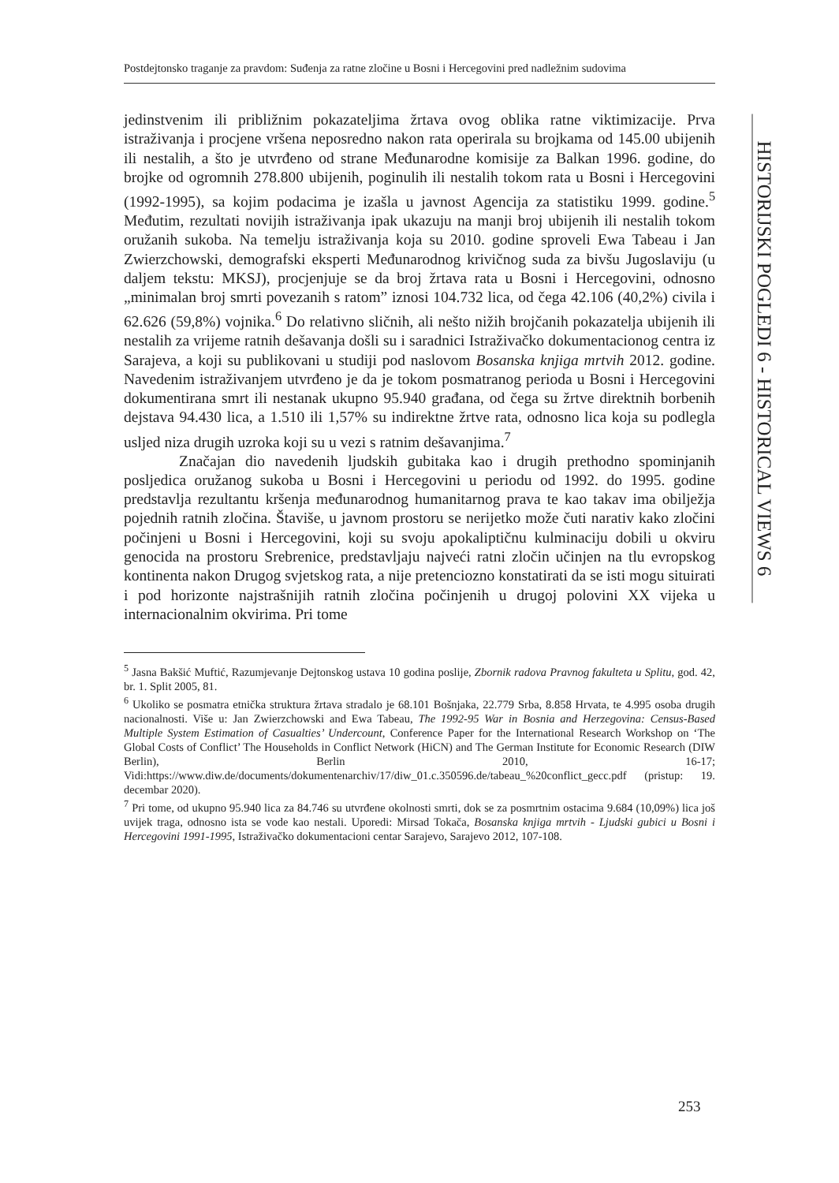Postdejtonsko traganje za pravdom: Suđenja za ratne zločine u Bosni i Hercegovini pred nadležnim sudovima
HISTORIJSKI POGLEDI 6 - HISTORICAL VIEWS 6
jedinstvenim ili približnim pokazateljima žrtava ovog oblika ratne viktimizacije. Prva istraživanja i procjene vršena neposredno nakon rata operirala su brojkama od 145.00 ubijenih ili nestalih, a što je utvrđeno od strane Međunarodne komisije za Balkan 1996. godine, do brojke od ogromnih 278.800 ubijenih, poginulih ili nestalih tokom rata u Bosni i Hercegovini (1992-1995), sa kojim podacima je izašla u javnost Agencija za statistiku 1999. godine.<sup>5</sup> Međutim, rezultati novijih istraživanja ipak ukazuju na manji broj ubijenih ili nestalih tokom oružanih sukoba. Na temelju istraživanja koja su 2010. godine sproveli Ewa Tabeau i Jan Zwierzchowski, demografski eksperti Međunarodnog krivičnog suda za bivšu Jugoslaviju (u daljem tekstu: MKSJ), procjenjuje se da broj žrtava rata u Bosni i Hercegovini, odnosno „minimalan broj smrti povezanih s ratom” iznosi 104.732 lica, od čega 42.106 (40,2%) civila i 62.626 (59,8%) vojnika.<sup>6</sup> Do relativno sličnih, ali nešto nižih brojčanih pokazatelja ubijenih ili nestalih za vrijeme ratnih dešavanja došli su i saradnici Istraživačko dokumentacionog centra iz Sarajeva, a koji su publikovani u studiji pod naslovom Bosanska knjiga mrtvih 2012. godine. Navedenim istraživanjem utvrđeno je da je tokom posmatranog perioda u Bosni i Hercegovini dokumentirana smrt ili nestanak ukupno 95.940 građana, od čega su žrtve direktnih borbenih dejstava 94.430 lica, a 1.510 ili 1,57% su indirektne žrtve rata, odnosno lica koja su podlegla usljed niza drugih uzroka koji su u vezi s ratnim dešavanjima.<sup>7</sup>
Značajan dio navedenih ljudskih gubitaka kao i drugih prethodno spominjanih posljedica oružanog sukoba u Bosni i Hercegovini u periodu od 1992. do 1995. godine predstavlja rezultantu kršenja međunarodnog humanitarnog prava te kao takav ima obilježja pojednih ratnih zločina. Štaviše, u javnom prostoru se nerijetko može čuti narativ kako zločini počinjeni u Bosni i Hercegovini, koji su svoju apokaliptičnu kulminaciju dobili u okviru genocida na prostoru Srebrenice, predstavljaju najveći ratni zločin učinjen na tlu evropskog kontinenta nakon Drugog svjetskog rata, a nije pretenciozno konstatirati da se isti mogu situirati i pod horizonte najstrašnijih ratnih zločina počinjenih u drugoj polovini XX vijeka u internacionalnim okvirima. Pri tome
<sup>5</sup> Jasna Bakšić Muftić, Razumjevanje Dejtonskog ustava 10 godina poslije, Zbornik radova Pravnog fakulteta u Splitu, god. 42, br. 1. Split 2005, 81.
<sup>6</sup> Ukoliko se posmatra etnička struktura žrtava stradalo je 68.101 Bošnjaka, 22.779 Srba, 8.858 Hrvata, te 4.995 osoba drugih nacionalnosti. Više u: Jan Zwierzchowski and Ewa Tabeau, The 1992-95 War in Bosnia and Herzegovina: Census-Based Multiple System Estimation of Casualties’ Undercount, Conference Paper for the International Research Workshop on ‘The Global Costs of Conflict’ The Households in Conflict Network (HiCN) and The German Institute for Economic Research (DIW Berlin), Berlin 2010, 16-17; Vidi:https://www.diw.de/documents/dokumentenarchiv/17/diw_01.c.350596.de/tabeau_%20conflict_gecc.pdf (pristup: 19. decembar 2020).
<sup>7</sup> Pri tome, od ukupno 95.940 lica za 84.746 su utvrđene okolnosti smrti, dok se za posmrtnim ostacima 9.684 (10,09%) lica još uvijek traga, odnosno ista se vode kao nestali. Uporedi: Mirsad Tokača, Bosanska knjiga mrtvih - Ljudski gubici u Bosni i Hercegovini 1991-1995, Istraživačko dokumentacioni centar Sarajevo, Sarajevo 2012, 107-108.
253